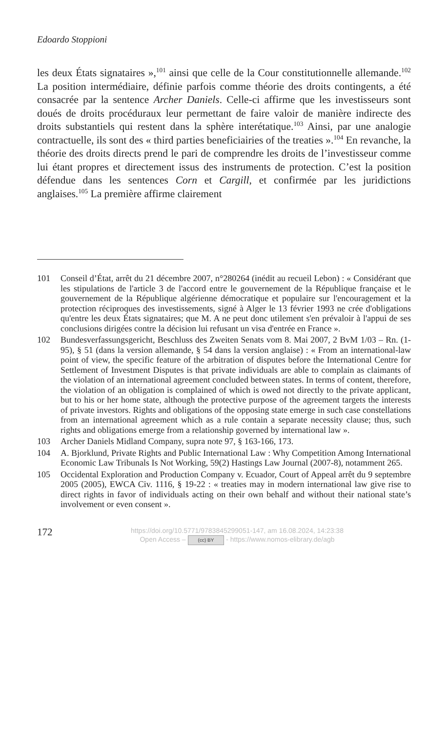Edoardo Stoppioni
les deux États signataires »,<sup>101</sup> ainsi que celle de la Cour constitutionnelle allemande.<sup>102</sup> La position intermédiaire, définie parfois comme théorie des droits contingents, a été consacrée par la sentence Archer Daniels. Celle-ci affirme que les investisseurs sont doués de droits procéduraux leur permettant de faire valoir de manière indirecte des droits substantiels qui restent dans la sphère interétatique.<sup>103</sup> Ainsi, par une analogie contractuelle, ils sont des « third parties beneficiairies of the treaties ».<sup>104</sup> En revanche, la théorie des droits directs prend le pari de comprendre les droits de l’investisseur comme lui étant propres et directement issus des instruments de protection. C’est la position défendue dans les sentences Corn et Cargill, et confirmée par les juridictions anglaises.<sup>105</sup> La première affirme clairement
101 Conseil d’État, arrêt du 21 décembre 2007, n°280264 (inédit au recueil Lebon) : « Considérant que les stipulations de l'article 3 de l'accord entre le gouvernement de la République française et le gouvernement de la République algérienne démocratique et populaire sur l'encouragement et la protection réciproques des investissements, signé à Alger le 13 février 1993 ne crée d'obligations qu'entre les deux États signataires; que M. A ne peut donc utilement s'en prévaloir à l'appui de ses conclusions dirigées contre la décision lui refusant un visa d'entrée en France ».
102 Bundesverfassungsgericht, Beschluss des Zweiten Senats vom 8. Mai 2007, 2 BvM 1/03 – Rn. (1-95), § 51 (dans la version allemande, § 54 dans la version anglaise) : « From an international-law point of view, the specific feature of the arbitration of disputes before the International Centre for Settlement of Investment Disputes is that private individuals are able to complain as claimants of the violation of an international agreement concluded between states. In terms of content, therefore, the violation of an obligation is complained of which is owed not directly to the private applicant, but to his or her home state, although the protective purpose of the agreement targets the interests of private investors. Rights and obligations of the opposing state emerge in such case constellations from an international agreement which as a rule contain a separate necessity clause; thus, such rights and obligations emerge from a relationship governed by international law ».
103 Archer Daniels Midland Company, supra note 97, § 163-166, 173.
104 A. Bjorklund, Private Rights and Public International Law : Why Competition Among International Economic Law Tribunals Is Not Working, 59(2) Hastings Law Journal (2007-8), notamment 265.
105 Occidental Exploration and Production Company v. Ecuador, Court of Appeal arrêt du 9 septembre 2005 (2005), EWCA Civ. 1116, § 19-22 : « treaties may in modern international law give rise to direct rights in favor of individuals acting on their own behalf and without their national state’s involvement or even consent ».
172
https://doi.org/10.5771/9783845299051-147, am 16.08.2024, 14:23:38
Open Access – (cc) BY - https://www.nomos-elibrary.de/agb